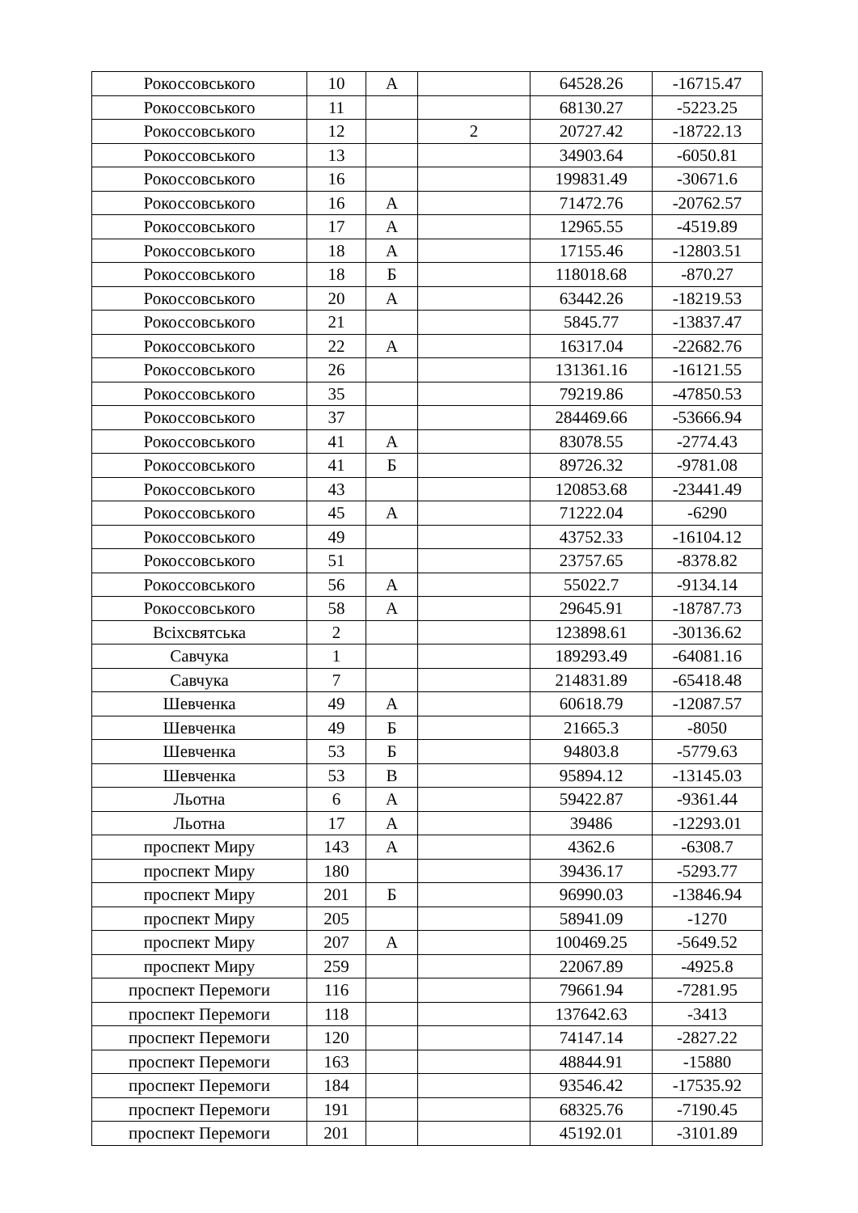| Рокоссовського | 10 | А | | 64528.26 | -16715.47 |
| Рокоссовського | 11 | | | 68130.27 | -5223.25 |
| Рокоссовського | 12 | | 2 | 20727.42 | -18722.13 |
| Рокоссовського | 13 | | | 34903.64 | -6050.81 |
| Рокоссовського | 16 | | | 199831.49 | -30671.6 |
| Рокоссовського | 16 | А | | 71472.76 | -20762.57 |
| Рокоссовського | 17 | А | | 12965.55 | -4519.89 |
| Рокоссовського | 18 | А | | 17155.46 | -12803.51 |
| Рокоссовського | 18 | Б | | 118018.68 | -870.27 |
| Рокоссовського | 20 | А | | 63442.26 | -18219.53 |
| Рокоссовського | 21 | | | 5845.77 | -13837.47 |
| Рокоссовського | 22 | А | | 16317.04 | -22682.76 |
| Рокоссовського | 26 | | | 131361.16 | -16121.55 |
| Рокоссовського | 35 | | | 79219.86 | -47850.53 |
| Рокоссовського | 37 | | | 284469.66 | -53666.94 |
| Рокоссовського | 41 | А | | 83078.55 | -2774.43 |
| Рокоссовського | 41 | Б | | 89726.32 | -9781.08 |
| Рокоссовського | 43 | | | 120853.68 | -23441.49 |
| Рокоссовського | 45 | А | | 71222.04 | -6290 |
| Рокоссовського | 49 | | | 43752.33 | -16104.12 |
| Рокоссовського | 51 | | | 23757.65 | -8378.82 |
| Рокоссовського | 56 | А | | 55022.7 | -9134.14 |
| Рокоссовського | 58 | А | | 29645.91 | -18787.73 |
| Всіхсвятська | 2 | | | 123898.61 | -30136.62 |
| Савчука | 1 | | | 189293.49 | -64081.16 |
| Савчука | 7 | | | 214831.89 | -65418.48 |
| Шевченка | 49 | А | | 60618.79 | -12087.57 |
| Шевченка | 49 | Б | | 21665.3 | -8050 |
| Шевченка | 53 | Б | | 94803.8 | -5779.63 |
| Шевченка | 53 | В | | 95894.12 | -13145.03 |
| Льотна | 6 | А | | 59422.87 | -9361.44 |
| Льотна | 17 | А | | 39486 | -12293.01 |
| проспект Миру | 143 | А | | 4362.6 | -6308.7 |
| проспект Миру | 180 | | | 39436.17 | -5293.77 |
| проспект Миру | 201 | Б | | 96990.03 | -13846.94 |
| проспект Миру | 205 | | | 58941.09 | -1270 |
| проспект Миру | 207 | А | | 100469.25 | -5649.52 |
| проспект Миру | 259 | | | 22067.89 | -4925.8 |
| проспект Перемоги | 116 | | | 79661.94 | -7281.95 |
| проспект Перемоги | 118 | | | 137642.63 | -3413 |
| проспект Перемоги | 120 | | | 74147.14 | -2827.22 |
| проспект Перемоги | 163 | | | 48844.91 | -15880 |
| проспект Перемоги | 184 | | | 93546.42 | -17535.92 |
| проспект Перемоги | 191 | | | 68325.76 | -7190.45 |
| проспект Перемоги | 201 | | | 45192.01 | -3101.89 |